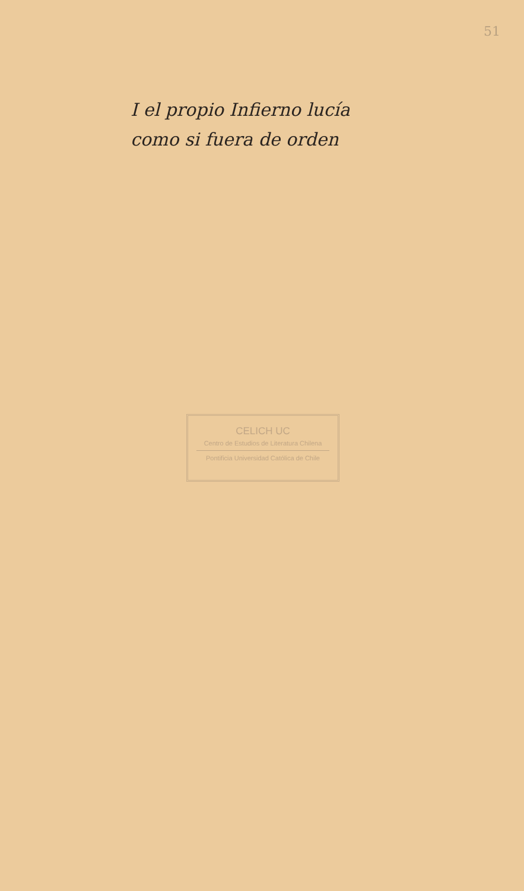51
I el propio Infierno lucía
como si fuera de orden
CELICH UC
Centro de Estudios de Literatura Chilena
Pontificia Universidad Católica de Chile